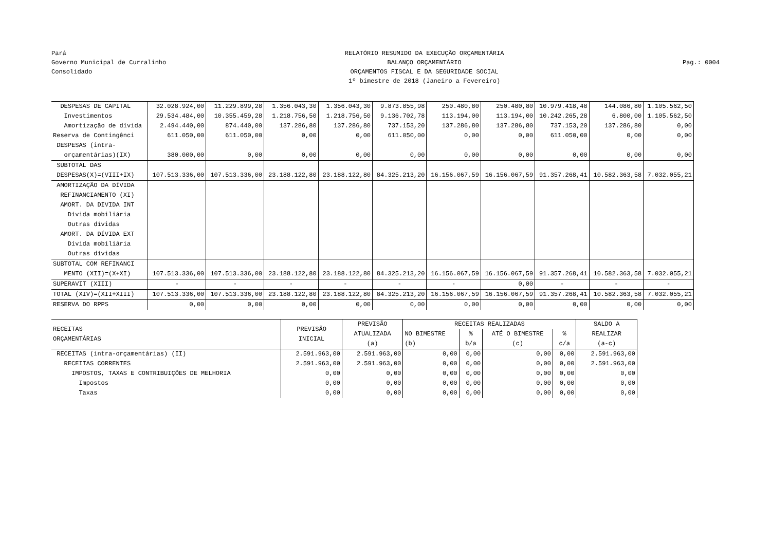Pará
Governo Municipal de Curralinho
Consolidado
RELATÓRIO RESUMIDO DA EXECUÇÃO ORÇAMENTÁRIA
BALANÇO ORÇAMENTÁRIO
ORÇAMENTOS FISCAL E DA SEGURIDADE SOCIAL
1º bimestre de 2018 (Janeiro a Fevereiro)
Pag.: 0004
| DESPESAS DE CAPITAL | 32.028.924,00 | 11.229.899,28 | 1.356.043,30 | 1.356.043,30 | 9.873.855,98 | 250.480,80 | 250.480,80 | 10.979.418,48 | 144.086,80 | 1.105.562,50 |
| Investimentos | 29.534.484,00 | 10.355.459,28 | 1.218.756,50 | 1.218.756,50 | 9.136.702,78 | 113.194,00 | 113.194,00 | 10.242.265,28 | 6.800,00 | 1.105.562,50 |
| Amortização de dívida | 2.494.440,00 | 874.440,00 | 137.286,80 | 137.286,80 | 737.153,20 | 137.286,80 | 137.286,80 | 737.153,20 | 137.286,80 | 0,00 |
| Reserva de Contingênci | 611.050,00 | 611.050,00 | 0,00 | 0,00 | 611.050,00 | 0,00 | 0,00 | 611.050,00 | 0,00 | 0,00 |
| DESPESAS (intra- orçamentárias)(IX) | 380.000,00 | 0,00 | 0,00 | 0,00 | 0,00 | 0,00 | 0,00 | 0,00 | 0,00 | 0,00 |
| SUBTOTAL DAS DESPESAS(X)=(VIII+IX) | 107.513.336,00 | 107.513.336,00 | 23.188.122,80 | 23.188.122,80 | 84.325.213,20 | 16.156.067,59 | 16.156.067,59 | 91.357.268,41 | 10.582.363,58 | 7.032.055,21 |
| AMORTIZAÇÃO DA DÍVIDA REFINANCIAMENTO (XI) AMORT. DA DIVIDA INT Dívida mobiliária Outras dívidas AMORT. DA DÍVIDA EXT Dívida mobiliária Outras dívidas | | | | | | | | | | |
| SUBTOTAL COM REFINANCI MENTO (XII)=(X+XI) | 107.513.336,00 | 107.513.336,00 | 23.188.122,80 | 23.188.122,80 | 84.325.213,20 | 16.156.067,59 | 16.156.067,59 | 91.357.268,41 | 10.582.363,58 | 7.032.055,21 |
| SUPERAVIT (XIII) | - | - | - | - | - | - | 0,00 | - | - | - |
| TOTAL (XIV)=(XII+XIII) | 107.513.336,00 | 107.513.336,00 | 23.188.122,80 | 23.188.122,80 | 84.325.213,20 | 16.156.067,59 | 16.156.067,59 | 91.357.268,41 | 10.582.363,58 | 7.032.055,21 |
| RESERVA DO RPPS | 0,00 | 0,00 | 0,00 | 0,00 | 0,00 | 0,00 | 0,00 | 0,00 | 0,00 | 0,00 |
| RECEITAS ORÇAMENTÁRIAS | PREVISÃO INICIAL | PREVISÃO ATUALIZADA (a) | RECEITAS REALIZADAS | | | | SALDO A REALIZAR (a-c) |
| --- | --- | --- | --- | --- | --- | --- | --- |
| | | | NO BIMESTRE (b) | % b/a | ATÉ O BIMESTRE (c) | % c/a | |
| RECEITAS (intra-orçamentárias) (II) | 2.591.963,00 | 2.591.963,00 | 0,00 | 0,00 | 0,00 | 0,00 | 2.591.963,00 |
| RECEITAS CORRENTES | 2.591.963,00 | 2.591.963,00 | 0,00 | 0,00 | 0,00 | 0,00 | 2.591.963,00 |
| IMPOSTOS, TAXAS E CONTRIBUIÇÕES DE MELHORIA | 0,00 | 0,00 | 0,00 | 0,00 | 0,00 | 0,00 | 0,00 |
| Impostos | 0,00 | 0,00 | 0,00 | 0,00 | 0,00 | 0,00 | 0,00 |
| Taxas | 0,00 | 0,00 | 0,00 | 0,00 | 0,00 | 0,00 | 0,00 |